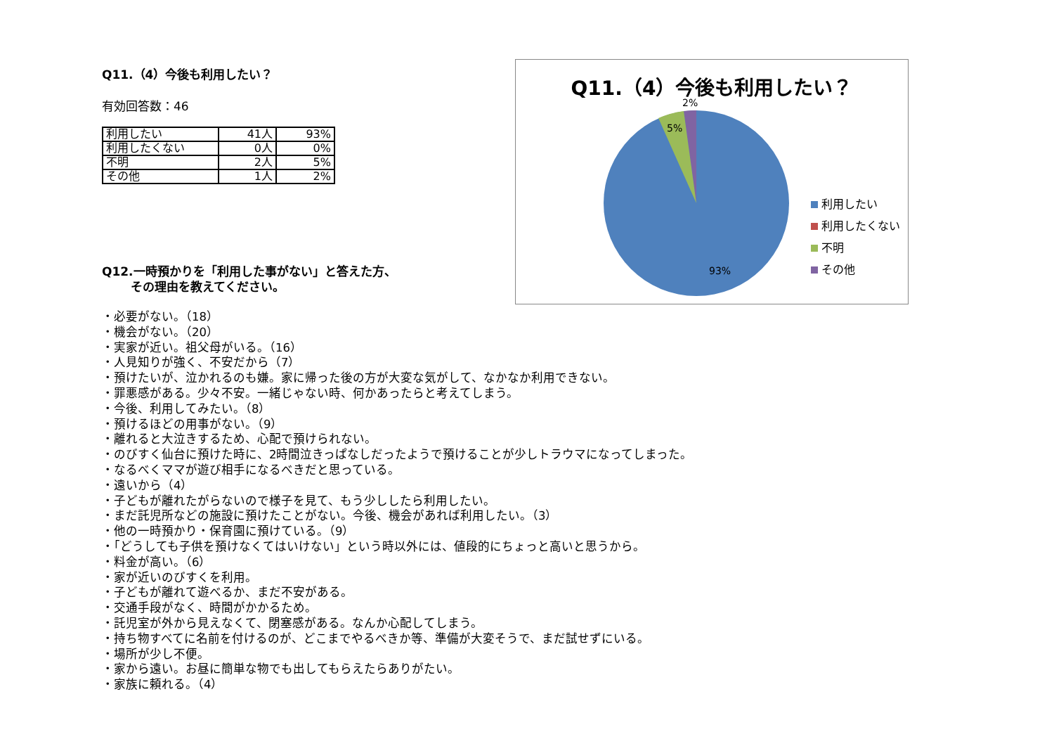Q11.（4）今後も利用したい？
有効回答数：46
| 利用したい | 41人 | 93% |
| 利用したくない | 0人 | 0% |
| 不明 | 2人 | 5% |
| その他 | 1人 | 2% |
Q11.（4）今後も利用したい？
2%
5%
93%
利用したい
利用したくない
不明
その他
Q12.一時預かりを「利用した事がない」と答えた方、
その理由を教えてください。
・必要がない。（18）
・機会がない。（20）
・実家が近い。祖父母がいる。（16）
・人見知りが強く、不安だから（7）
・預けたいが、泣かれるのも嫌。家に帰った後の方が大変な気がして、なかなか利用できない。
・罪悪感がある。少々不安。一緒じゃない時、何かあったらと考えてしまう。
・今後、利用してみたい。（8）
・預けるほどの用事がない。（9）
・離れると大泣きするため、心配で預けられない。
・のびすく仙台に預けた時に、2時間泣きっぱなしだったようで預けることが少しトラウマになってしまった。
・なるべくママが遊び相手になるべきだと思っている。
・遠いから（4）
・子どもが離れたがらないので様子を見て、もう少ししたら利用したい。
・まだ託児所などの施設に預けたことがない。今後、機会があれば利用したい。（3）
・他の一時預かり・保育園に預けている。（9）
・「どうしても子供を預けなくてはいけない」という時以外には、値段的にちょっと高いと思うから。
・料金が高い。（6）
・家が近いのびすくを利用。
・子どもが離れて遊べるか、まだ不安がある。
・交通手段がなく、時間がかかるため。
・託児室が外から見えなくて、閉塞感がある。なんか心配してしまう。
・持ち物すべてに名前を付けるのが、どこまでやるべきか等、準備が大変そうで、まだ試せずにいる。
・場所が少し不便。
・家から遠い。お昼に簡単な物でも出してもらえたらありがたい。
・家族に頼れる。（4）